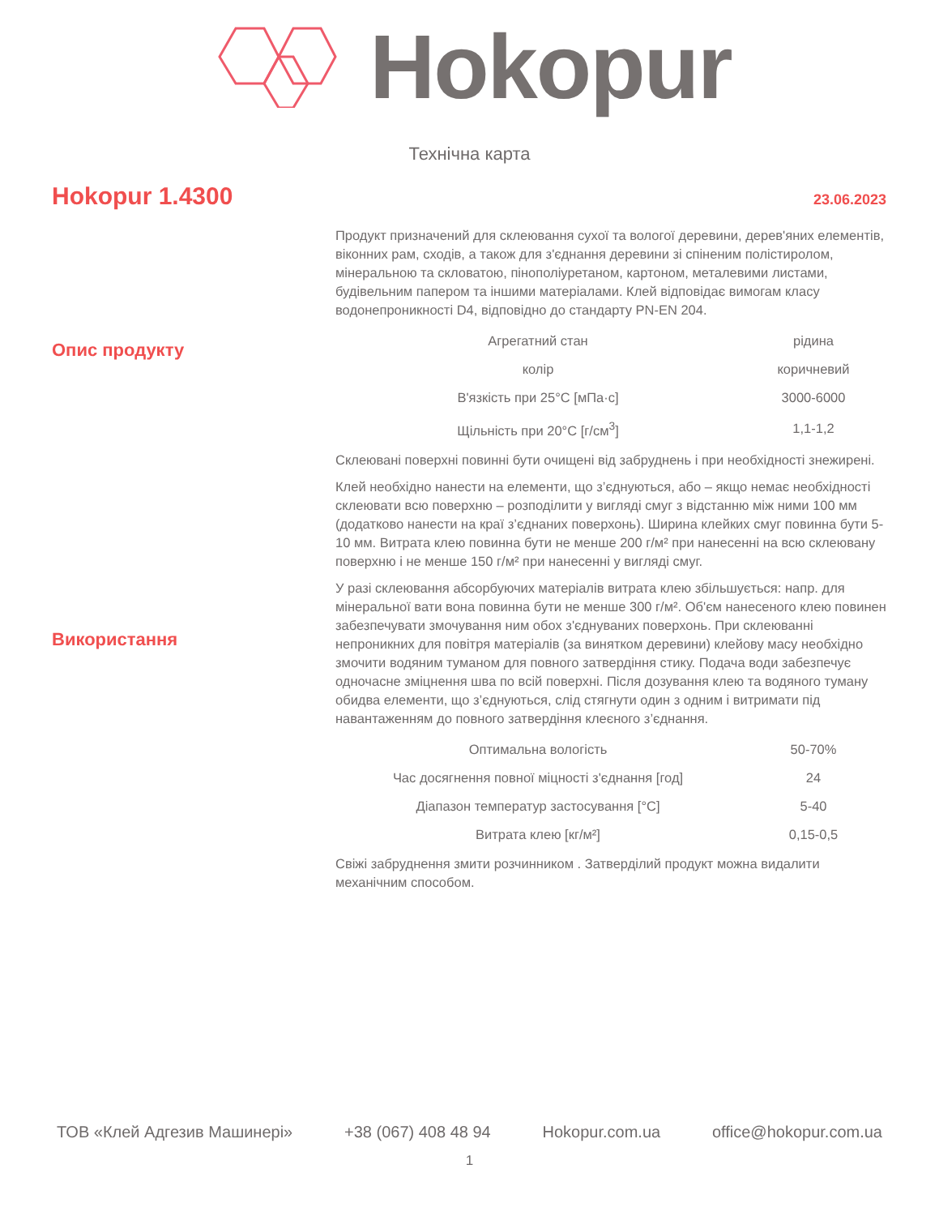Hokopur
Технічна карта
Hokopur 1.4300
23.06.2023
Опис продукту
Продукт призначений для склеювання сухої та вологої деревини, дерев'яних елементів, віконних рам, сходів, а також для з'єднання деревини зі спіненим полістиролом, мінеральною та скловатою, пінополіуретаном, картоном, металевими листами, будівельним папером та іншими матеріалами. Клей відповідає вимогам класу водонепроникності D4, відповідно до стандарту PN-EN 204.
| Агрегатний стан | рідина |
| колір | коричневий |
| В'язкість при 25°C [мПа·с] | 3000-6000 |
| Щільність при 20°C [г/см<sup>3</sup>] | 1,1-1,2 |
Використання
Склеювані поверхні повинні бути очищені від забруднень і при необхідності знежирені.
Клей необхідно нанести на елементи, що з’єднуються, або – якщо немає необхідності склеювати всю поверхню – розподілити у вигляді смуг з відстанню між ними 100 мм (додатково нанести на краї з’єднаних поверхонь). Ширина клейких смуг повинна бути 5-10 мм. Витрата клею повинна бути не менше 200 г/м² при нанесенні на всю склеювану поверхню і не менше 150 г/м² при нанесенні у вигляді смуг.
У разі склеювання абсорбуючих матеріалів витрата клею збільшується: напр. для мінеральної вати вона повинна бути не менше 300 г/м². Об'єм нанесеного клею повинен забезпечувати змочування ним обох з'єднуваних поверхонь. При склеюванні непроникних для повітря матеріалів (за винятком деревини) клейову масу необхідно змочити водяним туманом для повного затвердіння стику. Подача води забезпечує одночасне зміцнення шва по всій поверхні. Після дозування клею та водяного туману обидва елементи, що з’єднуються, слід стягнути один з одним і витримати під навантаженням до повного затвердіння клеєного з’єднання.
| Оптимальна вологість | 50-70% |
| Час досягнення повної міцності з'єднання [год] | 24 |
| Діапазон температур застосування [°C] | 5-40 |
| Витрата клею [кг/м²] | 0,15-0,5 |
Свіжі забруднення змити розчинником . Затверділий продукт можна видалити механічним способом.
ТОВ «Клей Адгезив Машинері» +38 (067) 408 48 94 Hokopur.com.ua office@hokopur.com.ua
1